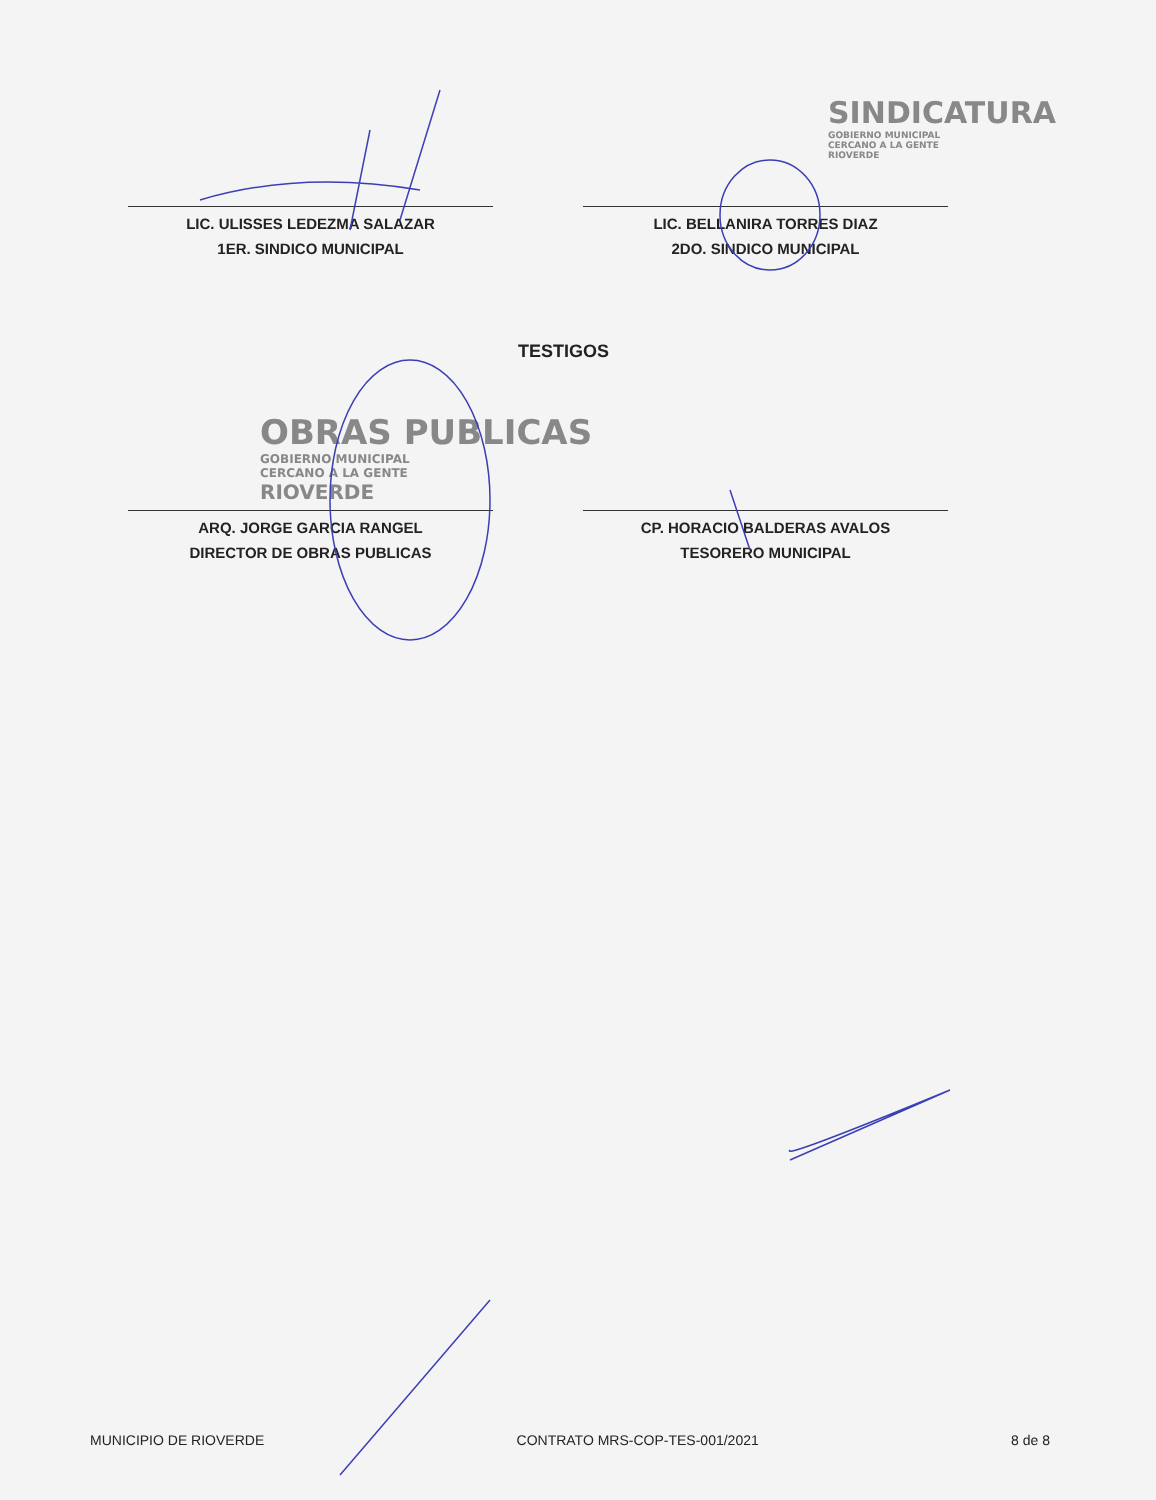SINDICATURA
GOBIERNO MUNICIPAL
CERCANO A LA GENTE
RIOVERDE
LIC. ULISSES LEDEZMA SALAZAR
1ER. SINDICO MUNICIPAL
LIC. BELLANIRA TORRES DIAZ
2DO. SINDICO MUNICIPAL
TESTIGOS
OBRAS PUBLICAS
GOBIERNO MUNICIPAL
CERCANO A LA GENTE
RIOVERDE
ARQ. JORGE GARCIA RANGEL
DIRECTOR DE OBRAS PUBLICAS
CP. HORACIO BALDERAS AVALOS
TESORERO MUNICIPAL
MUNICIPIO DE RIOVERDE CONTRATO MRS-COP-TES-001/2021 8 de 8